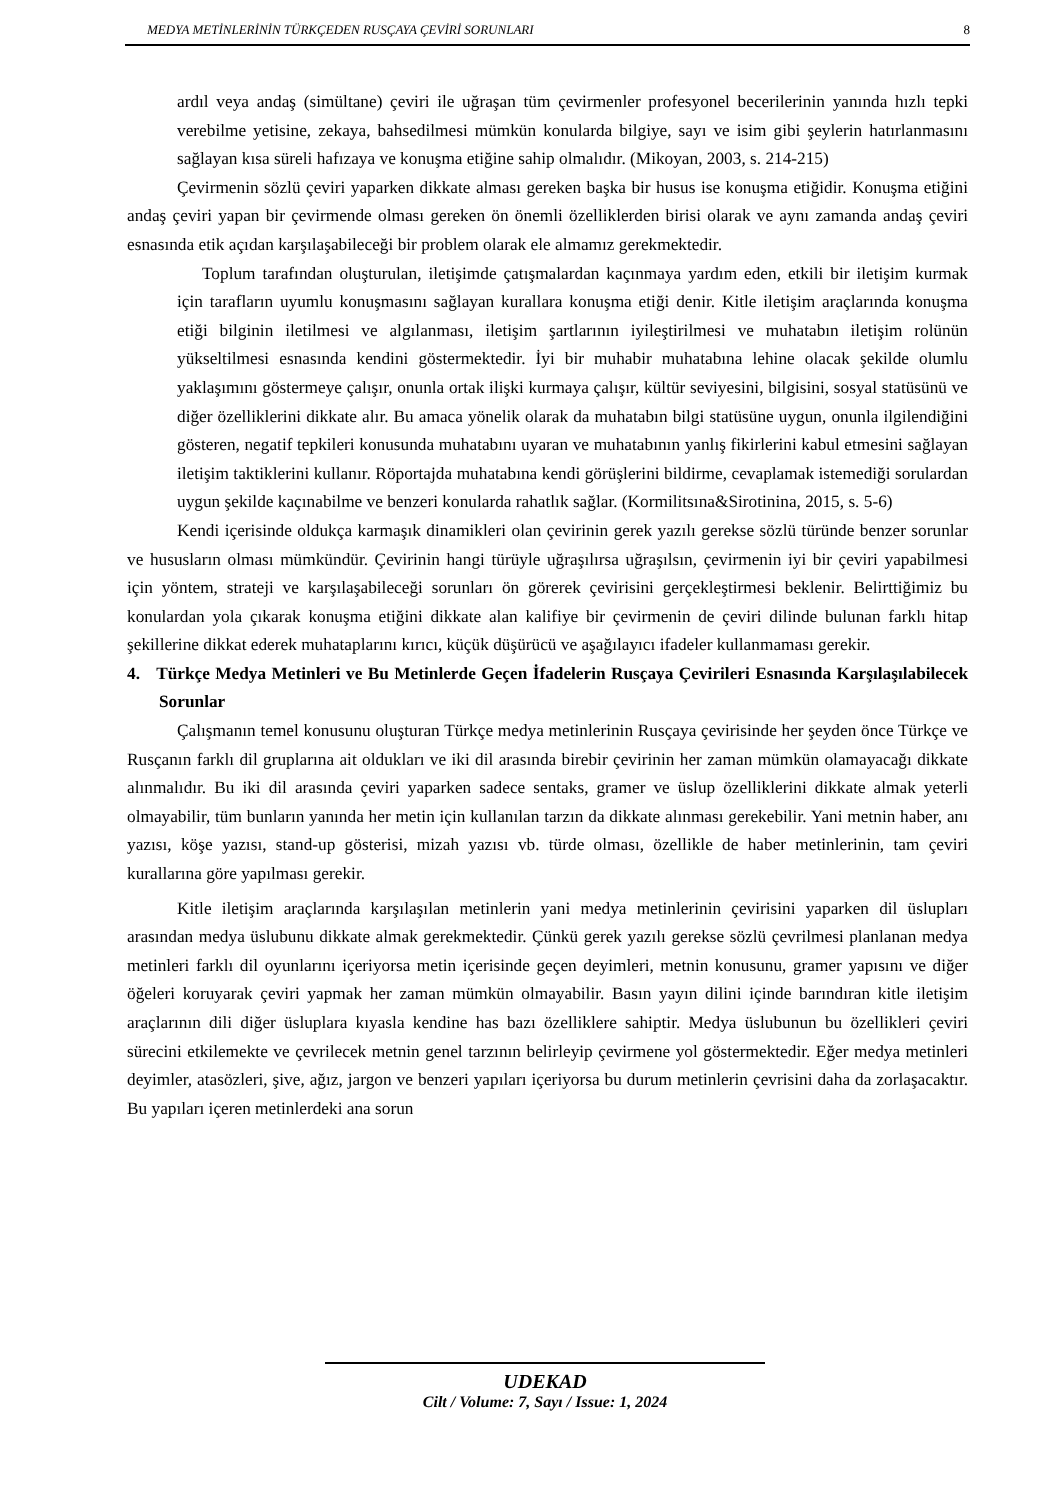MEDYA METİNLERİNİN TÜRKÇEDEN RUSÇAYA ÇEVİRİ SORUNLARI 8
ardıl veya andaş (simültane) çeviri ile uğraşan tüm çevirmenler profesyonel becerilerinin yanında hızlı tepki verebilme yetisine, zekaya, bahsedilmesi mümkün konularda bilgiye, sayı ve isim gibi şeylerin hatırlanmasını sağlayan kısa süreli hafızaya ve konuşma etiğine sahip olmalıdır. (Mikoyan, 2003, s. 214-215)
Çevirmenin sözlü çeviri yaparken dikkate alması gereken başka bir husus ise konuşma etiğidir. Konuşma etiğini andaş çeviri yapan bir çevirmende olması gereken ön önemli özelliklerden birisi olarak ve aynı zamanda andaş çeviri esnasında etik açıdan karşılaşabileceği bir problem olarak ele almamız gerekmektedir.
Toplum tarafından oluşturulan, iletişimde çatışmalardan kaçınmaya yardım eden, etkili bir iletişim kurmak için tarafların uyumlu konuşmasını sağlayan kurallara konuşma etiği denir. Kitle iletişim araçlarında konuşma etiği bilginin iletilmesi ve algılanması, iletişim şartlarının iyileştirilmesi ve muhatabın iletişim rolünün yükseltilmesi esnasında kendini göstermektedir. İyi bir muhabir muhatabına lehine olacak şekilde olumlu yaklaşımını göstermeye çalışır, onunla ortak ilişki kurmaya çalışır, kültür seviyesini, bilgisini, sosyal statüsünü ve diğer özelliklerini dikkate alır. Bu amaca yönelik olarak da muhatabın bilgi statüsüne uygun, onunla ilgilendiğini gösteren, negatif tepkileri konusunda muhatabını uyaran ve muhatabının yanlış fikirlerini kabul etmesini sağlayan iletişim taktiklerini kullanır. Röportajda muhatabına kendi görüşlerini bildirme, cevaplamak istemediği sorulardan uygun şekilde kaçınabilme ve benzeri konularda rahatlık sağlar. (Kormilitsına&Sirotinina, 2015, s. 5-6)
Kendi içerisinde oldukça karmaşık dinamikleri olan çevirinin gerek yazılı gerekse sözlü türünde benzer sorunlar ve hususların olması mümkündür. Çevirinin hangi türüyle uğraşılırsa uğraşılsın, çevirmenin iyi bir çeviri yapabilmesi için yöntem, strateji ve karşılaşabileceği sorunları ön görerek çevirisini gerçekleştirmesi beklenir. Belirttiğimiz bu konulardan yola çıkarak konuşma etiğini dikkate alan kalifiye bir çevirmenin de çeviri dilinde bulunan farklı hitap şekillerine dikkat ederek muhataplarını kırıcı, küçük düşürücü ve aşağılayıcı ifadeler kullanmaması gerekir.
4. Türkçe Medya Metinleri ve Bu Metinlerde Geçen İfadelerin Rusçaya Çevirileri Esnasında Karşılaşılabilecek Sorunlar
Çalışmanın temel konusunu oluşturan Türkçe medya metinlerinin Rusçaya çevirisinde her şeyden önce Türkçe ve Rusçanın farklı dil gruplarına ait oldukları ve iki dil arasında birebir çevirinin her zaman mümkün olamayacağı dikkate alınmalıdır. Bu iki dil arasında çeviri yaparken sadece sentaks, gramer ve üslup özelliklerini dikkate almak yeterli olmayabilir, tüm bunların yanında her metin için kullanılan tarzın da dikkate alınması gerekebilir. Yani metnin haber, anı yazısı, köşe yazısı, stand-up gösterisi, mizah yazısı vb. türde olması, özellikle de haber metinlerinin, tam çeviri kurallarına göre yapılması gerekir.
Kitle iletişim araçlarında karşılaşılan metinlerin yani medya metinlerinin çevirisini yaparken dil üslupları arasından medya üslubunu dikkate almak gerekmektedir. Çünkü gerek yazılı gerekse sözlü çevrilmesi planlanan medya metinleri farklı dil oyunlarını içeriyorsa metin içerisinde geçen deyimleri, metnin konusunu, gramer yapısını ve diğer öğeleri koruyarak çeviri yapmak her zaman mümkün olmayabilir. Basın yayın dilini içinde barındıran kitle iletişim araçlarının dili diğer üsluplara kıyasla kendine has bazı özelliklere sahiptir. Medya üslubunun bu özellikleri çeviri sürecini etkilemekte ve çevrilecek metnin genel tarzının belirleyip çevirmene yol göstermektedir. Eğer medya metinleri deyimler, atasözleri, şive, ağız, jargon ve benzeri yapıları içeriyorsa bu durum metinlerin çevrisini daha da zorlaşacaktır. Bu yapıları içeren metinlerdeki ana sorun
UDEKAD
Cilt / Volume: 7, Sayı / Issue: 1, 2024